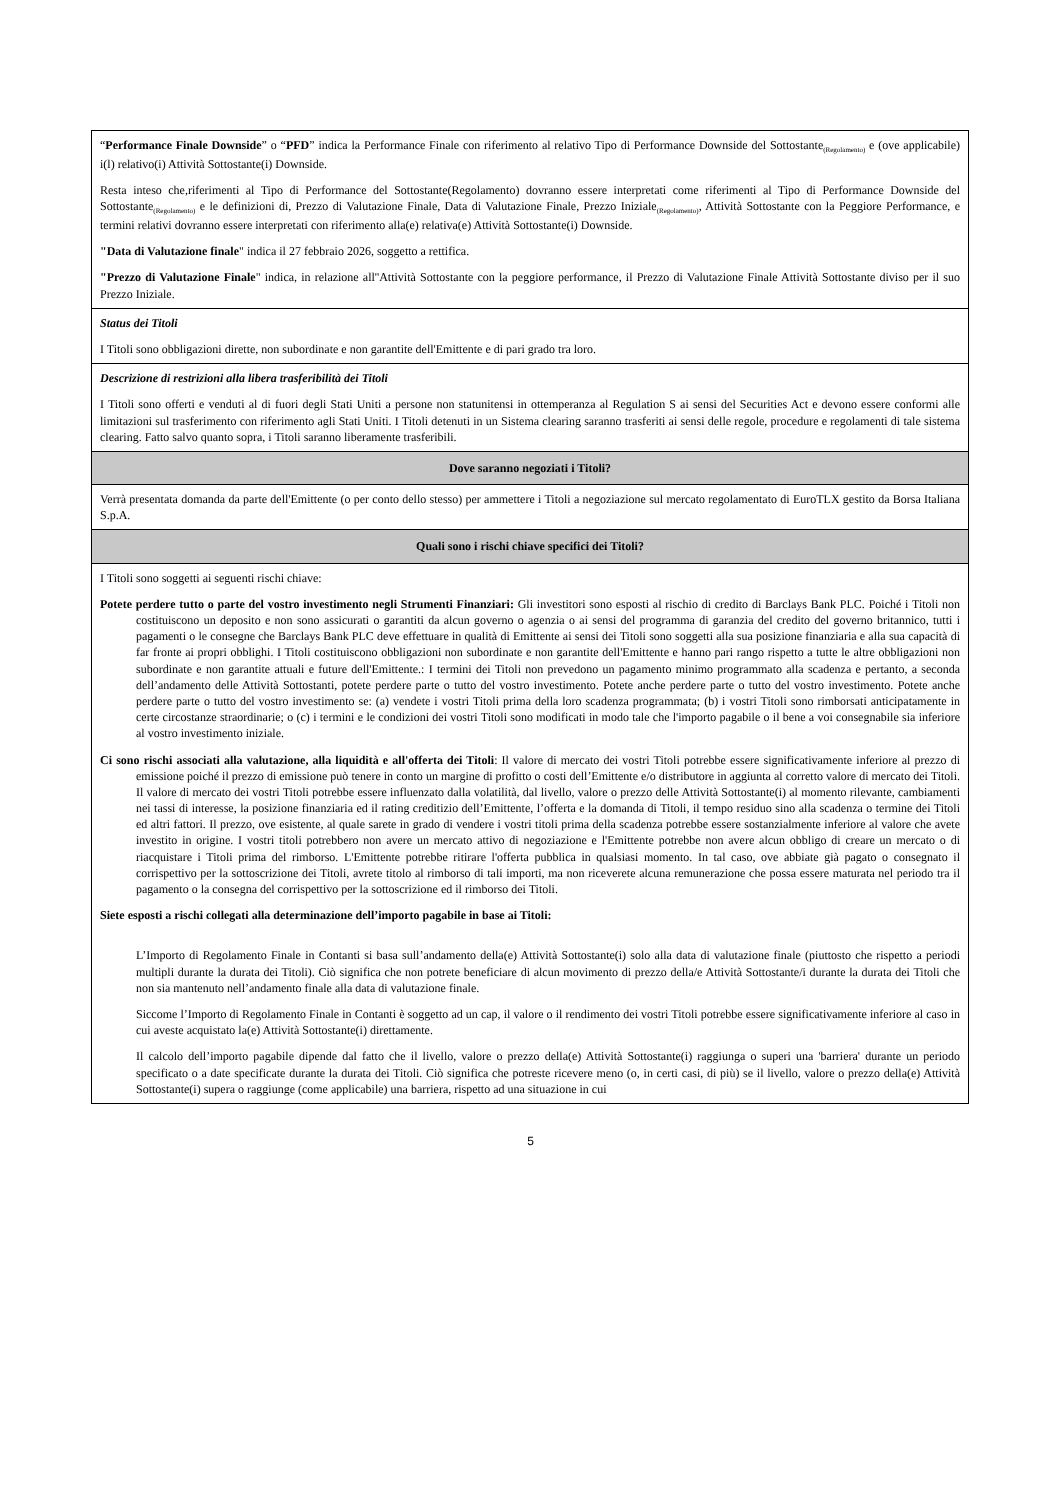| “ Performance Finale Downside ” o “ PFD ” indica la Performance Finale con riferimento al relativo Tipo di Performance Downside del Sottostante<sub>(Regolamento)</sub> e (ove applicabile) i(l) relativo(i) Attività Sottostante(i) Downside. Resta inteso che,riferimenti al Tipo di Performance del Sottostante(Regolamento) dovranno essere interpretati come riferimenti al Tipo di Performance Downside del Sottostante<sub>(Regolamento)</sub> e le definizioni di, Prezzo di Valutazione Finale, Data di Valutazione Finale, Prezzo Iniziale<sub>(Regolamento)</sub>, Attività Sottostante con la Peggiore Performance, e termini relativi dovranno essere interpretati con riferimento alla(e) relativa(e) Attività Sottostante(i) Downside. "Data di Valutazione finale " indica il 27 febbraio 2026, soggetto a rettifica. "Prezzo di Valutazione Finale " indica, in relazione all''Attività Sottostante con la peggiore performance, il Prezzo di Valutazione Finale Attività Sottostante diviso per il suo Prezzo Iniziale. |
| Status dei Titoli I Titoli sono obbligazioni dirette, non subordinate e non garantite dell'Emittente e di pari grado tra loro. |
| Descrizione di restrizioni alla libera trasferibilità dei Titoli I Titoli sono offerti e venduti al di fuori degli Stati Uniti a persone non statunitensi in ottemperanza al Regulation S ai sensi del Securities Act e devono essere conformi alle limitazioni sul trasferimento con riferimento agli Stati Uniti. I Titoli detenuti in un Sistema clearing saranno trasferiti ai sensi delle regole, procedure e regolamenti di tale sistema clearing. Fatto salvo quanto sopra, i Titoli saranno liberamente trasferibili. |
| Dove saranno negoziati i Titoli? |
| Verrà presentata domanda da parte dell'Emittente (o per conto dello stesso) per ammettere i Titoli a negoziazione sul mercato regolamentato di EuroTLX gestito da Borsa Italiana S.p.A. |
| Quali sono i rischi chiave specifici dei Titoli? |
| I Titoli sono soggetti ai seguenti rischi chiave: Potete perdere tutto o parte del vostro investimento negli Strumenti Finanziari: Gli investitori sono esposti al rischio di credito di Barclays Bank PLC. Poiché i Titoli non costituiscono un deposito e non sono assicurati o garantiti da alcun governo o agenzia o ai sensi del programma di garanzia del credito del governo britannico, tutti i pagamenti o le consegne che Barclays Bank PLC deve effettuare in qualità di Emittente ai sensi dei Titoli sono soggetti alla sua posizione finanziaria e alla sua capacità di far fronte ai propri obblighi. I Titoli costituiscono obbligazioni non subordinate e non garantite dell'Emittente e hanno pari rango rispetto a tutte le altre obbligazioni non subordinate e non garantite attuali e future dell'Emittente.: I termini dei Titoli non prevedono un pagamento minimo programmato alla scadenza e pertanto, a seconda dell’andamento delle Attività Sottostanti, potete perdere parte o tutto del vostro investimento. Potete anche perdere parte o tutto del vostro investimento. Potete anche perdere parte o tutto del vostro investimento se: (a) vendete i vostri Titoli prima della loro scadenza programmata; (b) i vostri Titoli sono rimborsati anticipatamente in certe circostanze straordinarie; o (c) i termini e le condizioni dei vostri Titoli sono modificati in modo tale che l'importo pagabile o il bene a voi consegnabile sia inferiore al vostro investimento iniziale. Ci sono rischi associati alla valutazione, alla liquidità e all'offerta dei Titoli : Il valore di mercato dei vostri Titoli potrebbe essere significativamente inferiore al prezzo di emissione poiché il prezzo di emissione può tenere in conto un margine di profitto o costi dell’Emittente e/o distributore in aggiunta al corretto valore di mercato dei Titoli. Il valore di mercato dei vostri Titoli potrebbe essere influenzato dalla volatilità, dal livello, valore o prezzo delle Attività Sottostante(i) al momento rilevante, cambiamenti nei tassi di interesse, la posizione finanziaria ed il rating creditizio dell’Emittente, l’offerta e la domanda di Titoli, il tempo residuo sino alla scadenza o termine dei Titoli ed altri fattori. Il prezzo, ove esistente, al quale sarete in grado di vendere i vostri titoli prima della scadenza potrebbe essere sostanzialmente inferiore al valore che avete investito in origine. I vostri titoli potrebbero non avere un mercato attivo di negoziazione e l'Emittente potrebbe non avere alcun obbligo di creare un mercato o di riacquistare i Titoli prima del rimborso. L'Emittente potrebbe ritirare l'offerta pubblica in qualsiasi momento. In tal caso, ove abbiate già pagato o consegnato il corrispettivo per la sottoscrizione dei Titoli, avrete titolo al rimborso di tali importi, ma non riceverete alcuna remunerazione che possa essere maturata nel periodo tra il pagamento o la consegna del corrispettivo per la sottoscrizione ed il rimborso dei Titoli. Siete esposti a rischi collegati alla determinazione dell’importo pagabile in base ai Titoli: L’Importo di Regolamento Finale in Contanti si basa sull’andamento della(e) Attività Sottostante(i) solo alla data di valutazione finale (piuttosto che rispetto a periodi multipli durante la durata dei Titoli). Ciò significa che non potrete beneficiare di alcun movimento di prezzo della/e Attività Sottostante/i durante la durata dei Titoli che non sia mantenuto nell’andamento finale alla data di valutazione finale. Siccome l’Importo di Regolamento Finale in Contanti è soggetto ad un cap, il valore o il rendimento dei vostri Titoli potrebbe essere significativamente inferiore al caso in cui aveste acquistato la(e) Attività Sottostante(i) direttamente. Il calcolo dell’importo pagabile dipende dal fatto che il livello, valore o prezzo della(e) Attività Sottostante(i) raggiunga o superi una 'barriera' durante un periodo specificato o a date specificate durante la durata dei Titoli. Ciò significa che potreste ricevere meno (o, in certi casi, di più) se il livello, valore o prezzo della(e) Attività Sottostante(i) supera o raggiunge (come applicabile) una barriera, rispetto ad una situazione in cui |
5